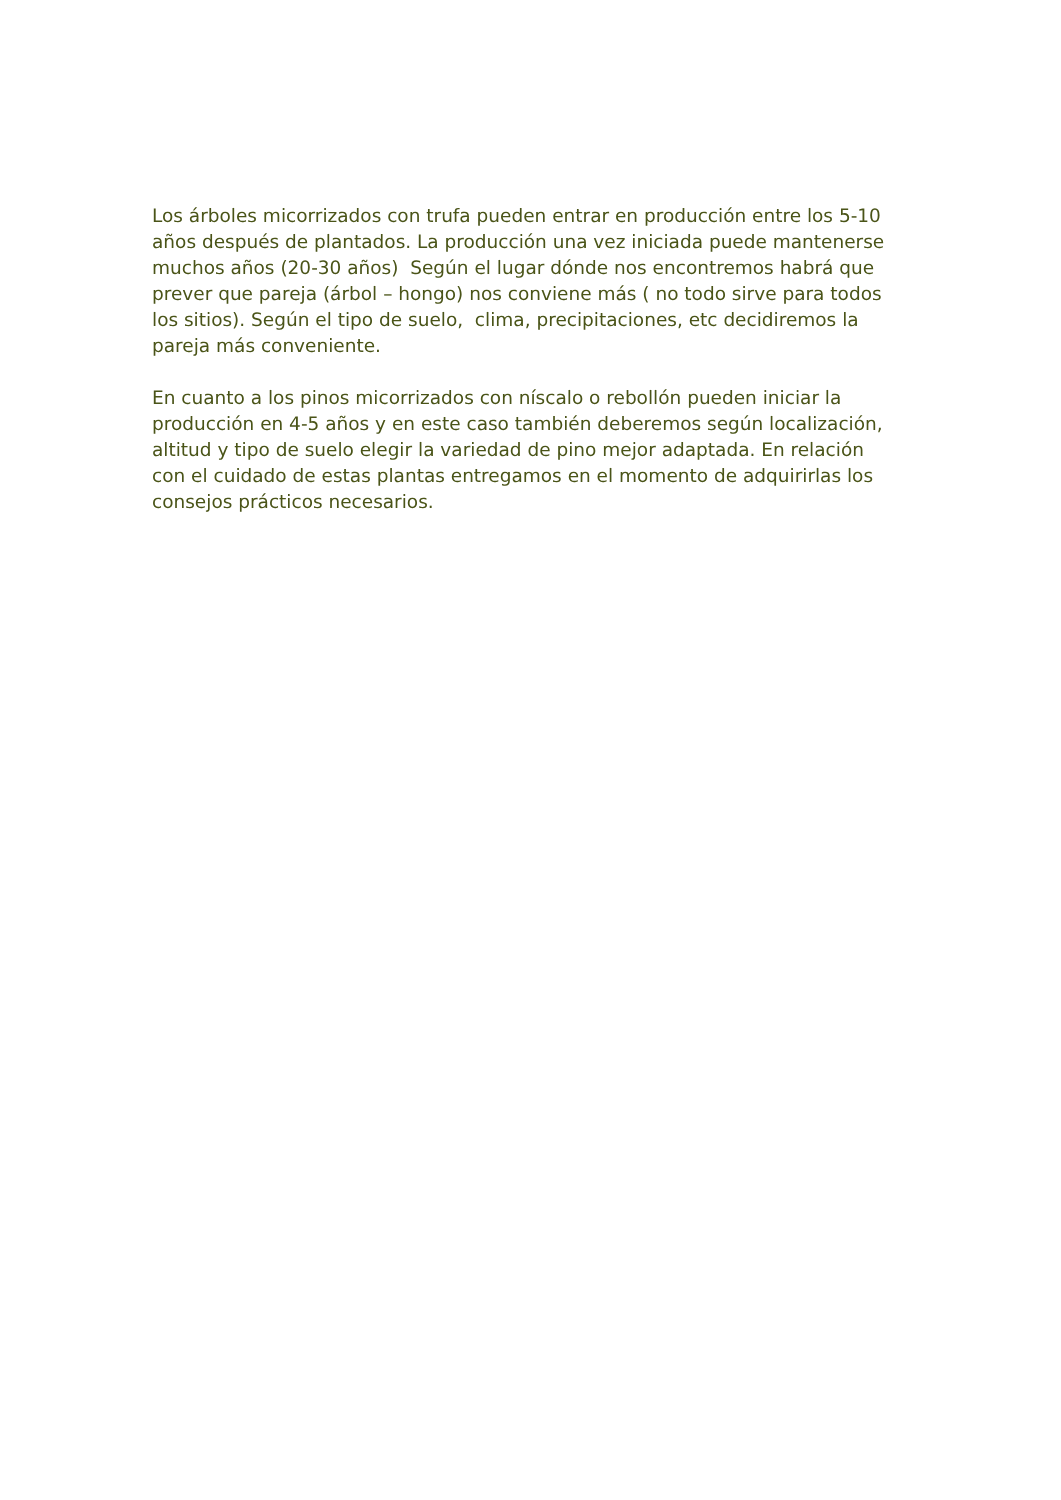Los árboles micorrizados con trufa pueden entrar en producción entre los 5-10
años después de plantados. La producción una vez iniciada puede mantenerse
muchos años (20-30 años) Según el lugar dónde nos encontremos habrá que
prever que pareja (árbol – hongo) nos conviene más ( no todo sirve para todos
los sitios). Según el tipo de suelo, clima, precipitaciones, etc decidiremos la
pareja más conveniente.
En cuanto a los pinos micorrizados con níscalo o rebollón pueden iniciar la
producción en 4-5 años y en este caso también deberemos según localización,
altitud y tipo de suelo elegir la variedad de pino mejor adaptada. En relación
con el cuidado de estas plantas entregamos en el momento de adquirirlas los
consejos prácticos necesarios.